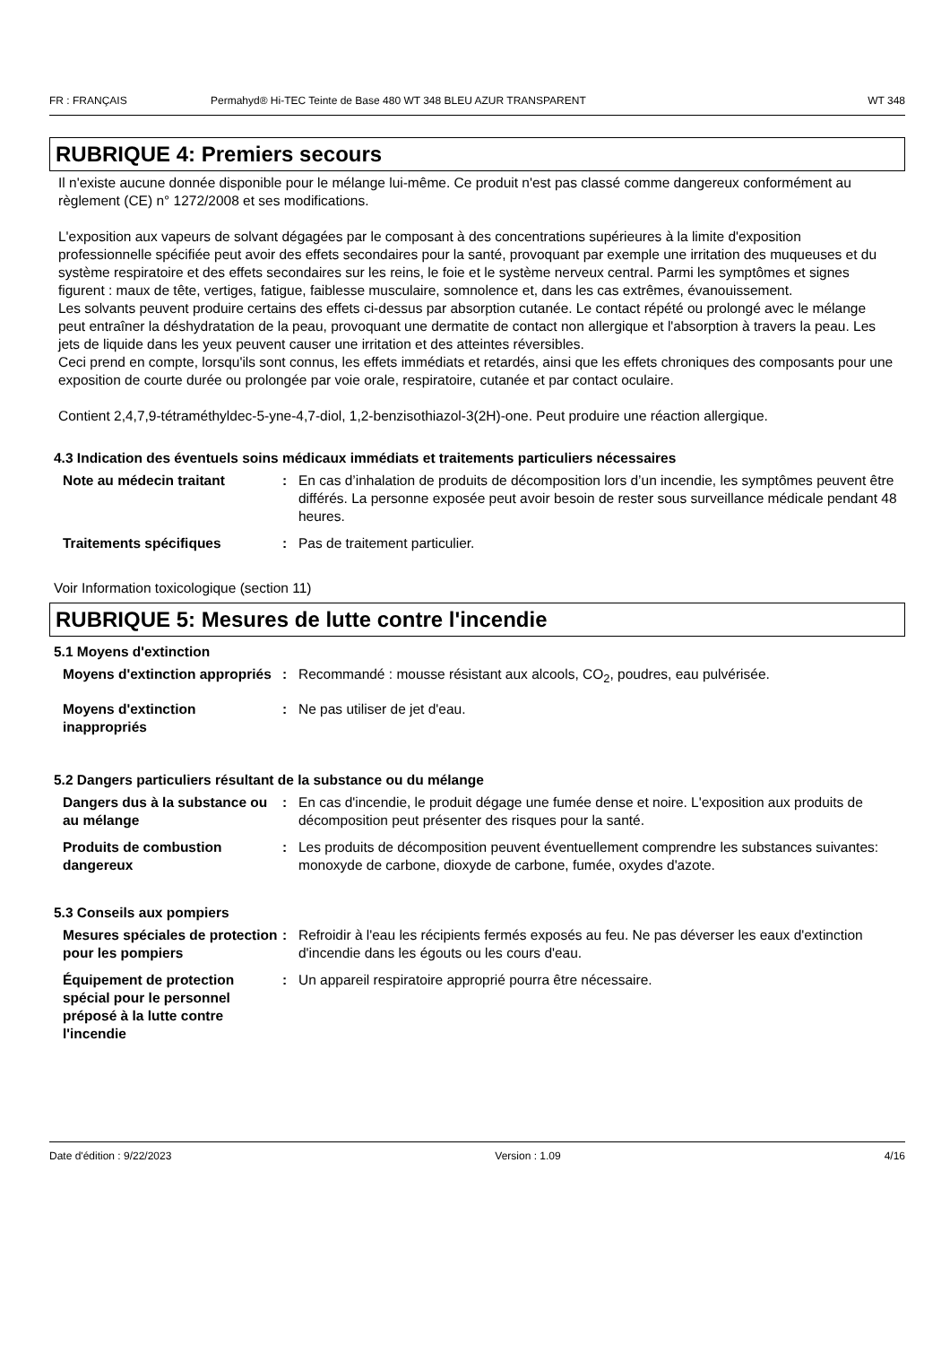FR : FRANÇAIS Permahyd® Hi-TEC Teinte de Base 480 WT 348 BLEU AZUR TRANSPARENT WT 348
RUBRIQUE 4: Premiers secours
Il n'existe aucune donnée disponible pour le mélange lui-même. Ce produit n'est pas classé comme dangereux conformément au règlement (CE) n° 1272/2008 et ses modifications.
L'exposition aux vapeurs de solvant dégagées par le composant à des concentrations supérieures à la limite d'exposition professionnelle spécifiée peut avoir des effets secondaires pour la santé, provoquant par exemple une irritation des muqueuses et du système respiratoire et des effets secondaires sur les reins, le foie et le système nerveux central. Parmi les symptômes et signes figurent : maux de tête, vertiges, fatigue, faiblesse musculaire, somnolence et, dans les cas extrêmes, évanouissement.
Les solvants peuvent produire certains des effets ci-dessus par absorption cutanée. Le contact répété ou prolongé avec le mélange peut entraîner la déshydratation de la peau, provoquant une dermatite de contact non allergique et l'absorption à travers la peau. Les jets de liquide dans les yeux peuvent causer une irritation et des atteintes réversibles.
Ceci prend en compte, lorsqu'ils sont connus, les effets immédiats et retardés, ainsi que les effets chroniques des composants pour une exposition de courte durée ou prolongée par voie orale, respiratoire, cutanée et par contact oculaire.
Contient 2,4,7,9-tétraméthyldec-5-yne-4,7-diol, 1,2-benzisothiazol-3(2H)-one. Peut produire une réaction allergique.
4.3 Indication des éventuels soins médicaux immédiats et traitements particuliers nécessaires
Note au médecin traitant: En cas d’inhalation de produits de décomposition lors d’un incendie, les symptômes peuvent être différés. La personne exposée peut avoir besoin de rester sous surveillance médicale pendant 48 heures.
Traitements spécifiques: Pas de traitement particulier.
Voir Information toxicologique (section 11)
RUBRIQUE 5: Mesures de lutte contre l'incendie
5.1 Moyens d'extinction
Moyens d'extinction appropriés: Recommandé : mousse résistant aux alcools, CO<sub>2</sub>, poudres, eau pulvérisée.
Moyens d'extinction inappropriés: Ne pas utiliser de jet d'eau.
5.2 Dangers particuliers résultant de la substance ou du mélange
Dangers dus à la substance ou au mélange: En cas d'incendie, le produit dégage une fumée dense et noire. L'exposition aux produits de décomposition peut présenter des risques pour la santé.
Produits de combustion dangereux: Les produits de décomposition peuvent éventuellement comprendre les substances suivantes: monoxyde de carbone, dioxyde de carbone, fumée, oxydes d'azote.
5.3 Conseils aux pompiers
Mesures spéciales de protection pour les pompiers: Refroidir à l'eau les récipients fermés exposés au feu. Ne pas déverser les eaux d'extinction d'incendie dans les égouts ou les cours d'eau.
Équipement de protection spécial pour le personnel préposé à la lutte contre l'incendie: Un appareil respiratoire approprié pourra être nécessaire.
Date d'édition : 9/22/2023 Version : 1.09 4/16